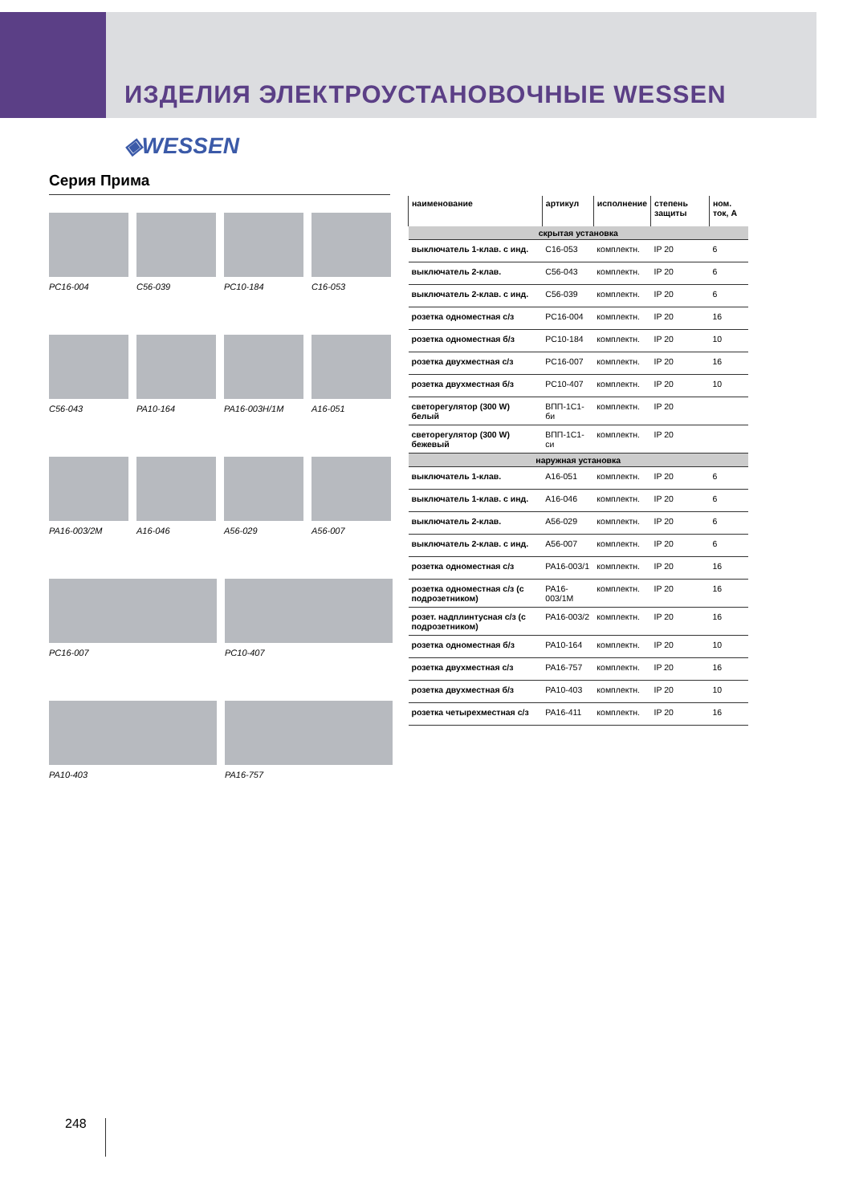ИЗДЕЛИЯ ЭЛЕКТРОУСТАНОВОЧНЫЕ WESSEN
◈WESSEN
Серия Прима
PC16-004 C56-039 PC10-184 C16-053
C56-043 PA10-164 PA16-003H/1M A16-051
PA16-003/2M A16-046 A56-029 A56-007
PC16-007 PC10-407
PA10-403 PA16-757
| наименование | артикул | исполнение | степень защиты | ном. ток, А |
| --- | --- | --- | --- | --- |
| скрытая установка | | | | |
| выключатель 1-клав. с инд. | C16-053 | комплектн. | IP 20 | 6 |
| выключатель 2-клав. | C56-043 | комплектн. | IP 20 | 6 |
| выключатель 2-клав. с инд. | C56-039 | комплектн. | IP 20 | 6 |
| розетка одноместная с/з | PC16-004 | комплектн. | IP 20 | 16 |
| розетка одноместная б/з | PC10-184 | комплектн. | IP 20 | 10 |
| розетка двухместная с/з | PC16-007 | комплектн. | IP 20 | 16 |
| розетка двухместная б/з | PC10-407 | комплектн. | IP 20 | 10 |
| светорегулятор (300 W) белый | ВПП-1С1-би | комплектн. | IP 20 | |
| светорегулятор (300 W) бежевый | ВПП-1С1-си | комплектн. | IP 20 | |
| наружная установка | | | | |
| выключатель 1-клав. | A16-051 | комплектн. | IP 20 | 6 |
| выключатель 1-клав. с инд. | A16-046 | комплектн. | IP 20 | 6 |
| выключатель 2-клав. | A56-029 | комплектн. | IP 20 | 6 |
| выключатель 2-клав. с инд. | A56-007 | комплектн. | IP 20 | 6 |
| розетка одноместная с/з | PA16-003/1 | комплектн. | IP 20 | 16 |
| розетка одноместная с/з (с подрозетником) | PA16-003/1M | комплектн. | IP 20 | 16 |
| розет. надплинтусная с/з (с подрозетником) | PA16-003/2 | комплектн. | IP 20 | 16 |
| розетка одноместная б/з | PA10-164 | комплектн. | IP 20 | 10 |
| розетка двухместная с/з | PA16-757 | комплектн. | IP 20 | 16 |
| розетка двухместная б/з | PA10-403 | комплектн. | IP 20 | 10 |
| розетка четырехместная с/з | PA16-411 | комплектн. | IP 20 | 16 |
248